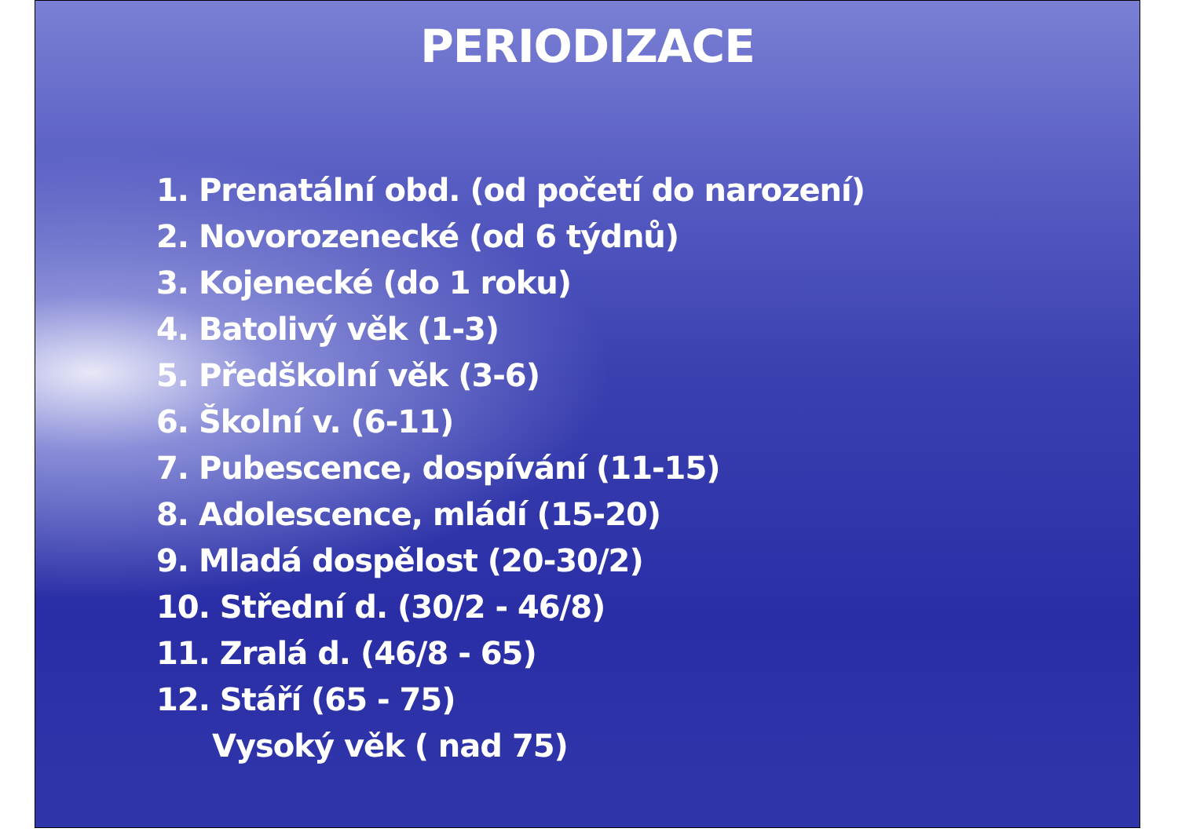PERIODIZACE
1. Prenatální obd. (od početí do narození)
2. Novorozenecké (od 6 týdnů)
3. Kojenecké (do 1 roku)
4. Batolivý věk (1-3)
5. Předškolní věk (3-6)
6. Školní v. (6-11)
7. Pubescence, dospívání (11-15)
8. Adolescence, mládí (15-20)
9. Mladá dospělost (20-30/2)
10. Střední d. (30/2 - 46/8)
11. Zralá d. (46/8 - 65)
12. Stáří (65 - 75)
Vysoký věk ( nad 75)